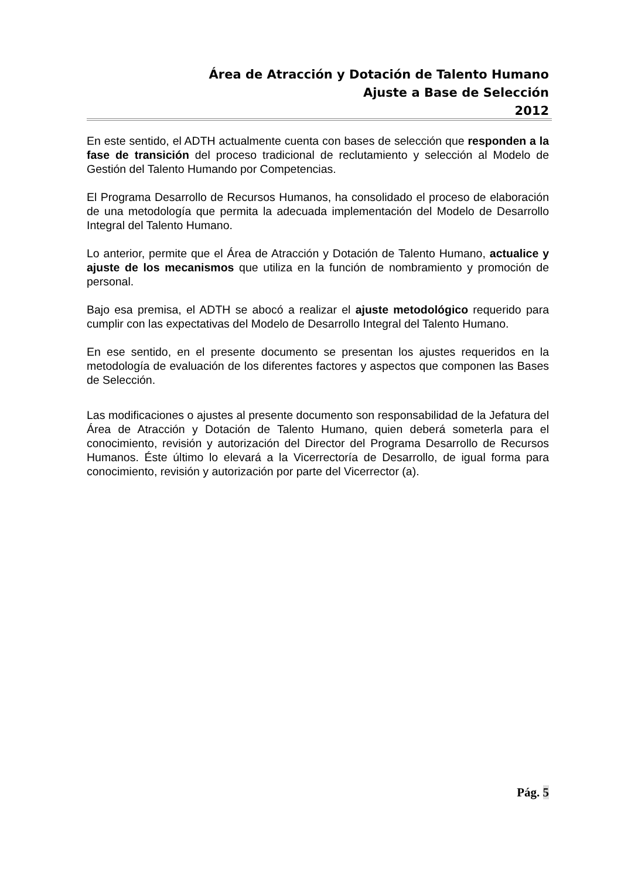Área de Atracción y Dotación de Talento Humano
Ajuste a Base de Selección
2012
En este sentido, el ADTH actualmente cuenta con bases de selección que responden a la fase de transición del proceso tradicional de reclutamiento y selección al Modelo de Gestión del Talento Humando por Competencias.
El Programa Desarrollo de Recursos Humanos, ha consolidado el proceso de elaboración de una metodología que permita la adecuada implementación del Modelo de Desarrollo Integral del Talento Humano.
Lo anterior, permite que el Área de Atracción y Dotación de Talento Humano, actualice y ajuste de los mecanismos que utiliza en la función de nombramiento y promoción de personal.
Bajo esa premisa, el ADTH se abocó a realizar el ajuste metodológico requerido para cumplir con las expectativas del Modelo de Desarrollo Integral del Talento Humano.
En ese sentido, en el presente documento se presentan los ajustes requeridos en la metodología de evaluación de los diferentes factores y aspectos que componen las Bases de Selección.
Las modificaciones o ajustes al presente documento son responsabilidad de la Jefatura del Área de Atracción y Dotación de Talento Humano, quien deberá someterla para el conocimiento, revisión y autorización del Director del Programa Desarrollo de Recursos Humanos. Éste último lo elevará a la Vicerrectoría de Desarrollo, de igual forma para conocimiento, revisión y autorización por parte del Vicerrector (a).
Pág. 5